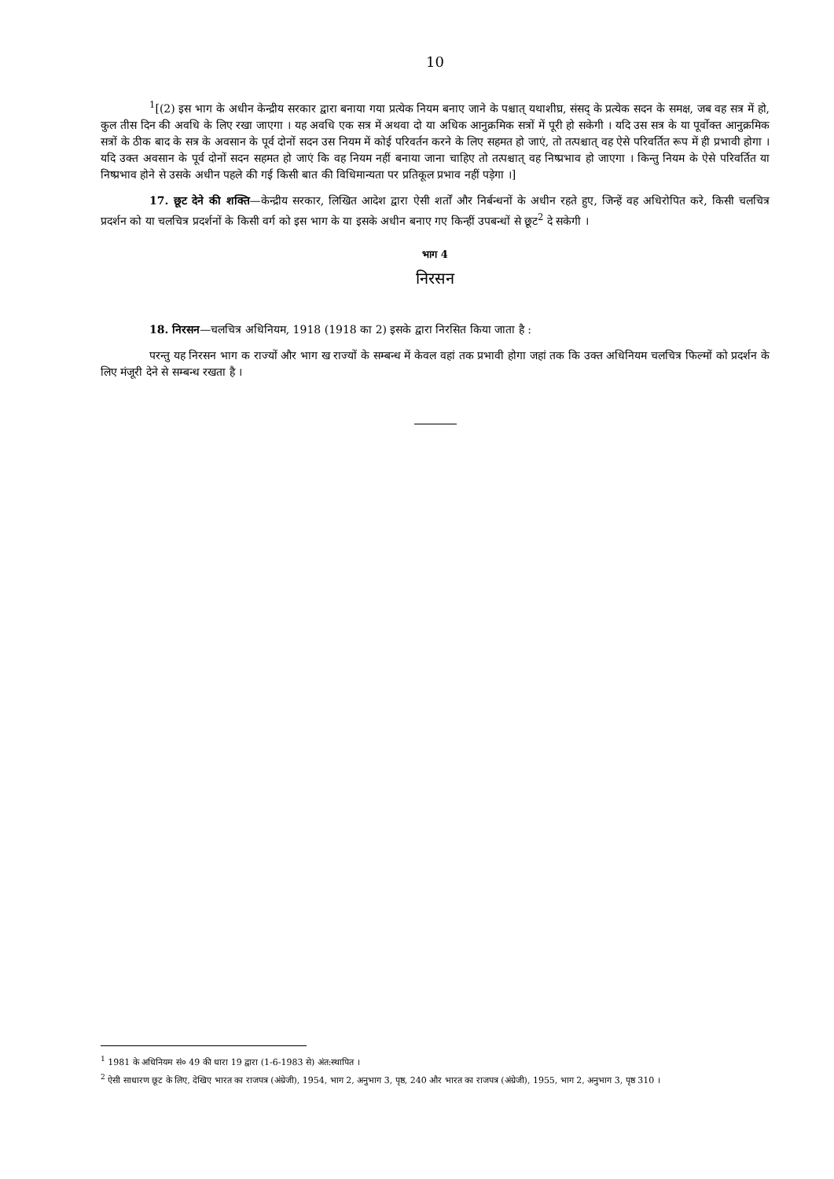10
<sup>1</sup> [(2) इस भाग के अधीन केन्द्रीय सरकार द्वारा बनाया गया प्रत्येक नियम बनाए जाने के पश्चात् यथाशीघ्र, संसद् के प्रत्येक सदन के समक्ष, जब वह सत्र में हो, कुल तीस दिन की अवधि के लिए रखा जाएगा । यह अवधि एक सत्र में अथवा दो या अधिक आनुक्रमिक सत्रों में पूरी हो सकेगी । यदि उस सत्र के या पूर्वोक्त आनुक्रमिक सत्रों के ठीक बाद के सत्र के अवसान के पूर्व दोनों सदन उस नियम में कोई परिवर्तन करने के लिए सहमत हो जाएं, तो तत्पश्चात् वह ऐसे परिवर्तित रूप में ही प्रभावी होगा । यदि उक्त अवसान के पूर्व दोनों सदन सहमत हो जाएं कि वह नियम नहीं बनाया जाना चाहिए तो तत्पश्चात् वह निष्प्रभाव हो जाएगा । किन्तु नियम के ऐसे परिवर्तित या निष्प्रभाव होने से उसके अधीन पहले की गई किसी बात की विधिमान्यता पर प्रतिकूल प्रभाव नहीं पड़ेगा ।]
17. छूट देने की शक्ति—केन्द्रीय सरकार, लिखित आदेश द्वारा ऐसी शर्तों और निर्बन्धनों के अधीन रहते हुए, जिन्हें वह अधिरोपित करे, किसी चलचित्र प्रदर्शन को या चलचित्र प्रदर्शनों के किसी वर्ग को इस भाग के या इसके अधीन बनाए गए किन्हीं उपबन्धों से छूट<sup>2</sup> दे सकेगी ।
भाग 4
निरसन
18. निरसन—चलचित्र अधिनियम, 1918 (1918 का 2) इसके द्वारा निरसित किया जाता है :
परन्तु यह निरसन भाग क राज्यों और भाग ख राज्यों के सम्बन्ध में केवल वहां तक प्रभावी होगा जहां तक कि उक्त अधिनियम चलचित्र फिल्मों को प्रदर्शन के लिए मंजूरी देने से सम्बन्ध रखता है ।
<sup>1</sup> 1981 के अधिनियम सं० 49 की धारा 19 द्वारा (1-6-1983 से) अंत:स्थापित ।
<sup>2</sup> ऐसी साधारण छूट के लिए, देखिए भारत का राजपत्र (अंग्रेजी), 1954, भाग 2, अनुभाग 3, पृष्ठ, 240 और भारत का राजपत्र (अंग्रेजी), 1955, भाग 2, अनुभाग 3, पृष्ठ 310 ।